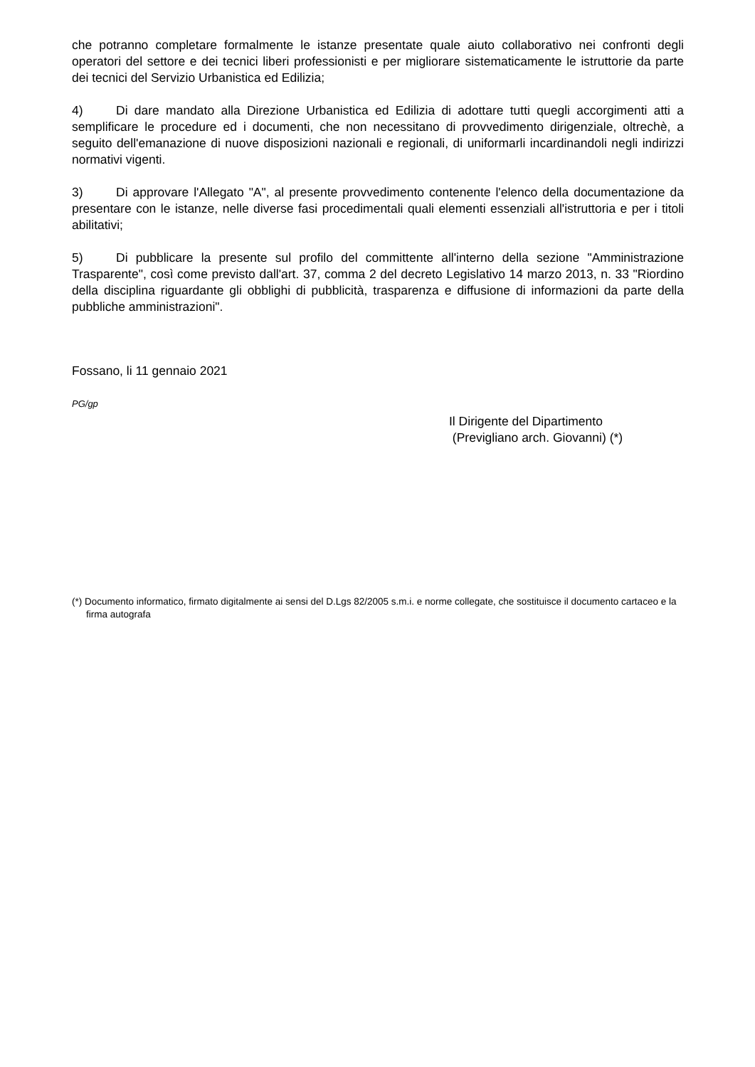che potranno completare formalmente le istanze presentate quale aiuto collaborativo nei confronti degli operatori del settore e dei tecnici liberi professionisti e per migliorare sistematicamente le istruttorie da parte dei tecnici del Servizio Urbanistica ed Edilizia;
4) Di dare mandato alla Direzione Urbanistica ed Edilizia di adottare tutti quegli accorgimenti atti a semplificare le procedure ed i documenti, che non necessitano di provvedimento dirigenziale, oltrechè, a seguito dell'emanazione di nuove disposizioni nazionali e regionali, di uniformarli incardinandoli negli indirizzi normativi vigenti.
3) Di approvare l'Allegato "A", al presente provvedimento contenente l'elenco della documentazione da presentare con le istanze, nelle diverse fasi procedimentali quali elementi essenziali all'istruttoria e per i titoli abilitativi;
5) Di pubblicare la presente sul profilo del committente all'interno della sezione "Amministrazione Trasparente", così come previsto dall'art. 37, comma 2 del decreto Legislativo 14 marzo 2013, n. 33 "Riordino della disciplina riguardante gli obblighi di pubblicità, trasparenza e diffusione di informazioni da parte della pubbliche amministrazioni".
Fossano, li 11 gennaio 2021
PG/gp
Il Dirigente del Dipartimento
(Previgliano arch. Giovanni) (*)
(*) Documento informatico, firmato digitalmente ai sensi del D.Lgs 82/2005 s.m.i. e norme collegate, che sostituisce il documento cartaceo e la firma autografa